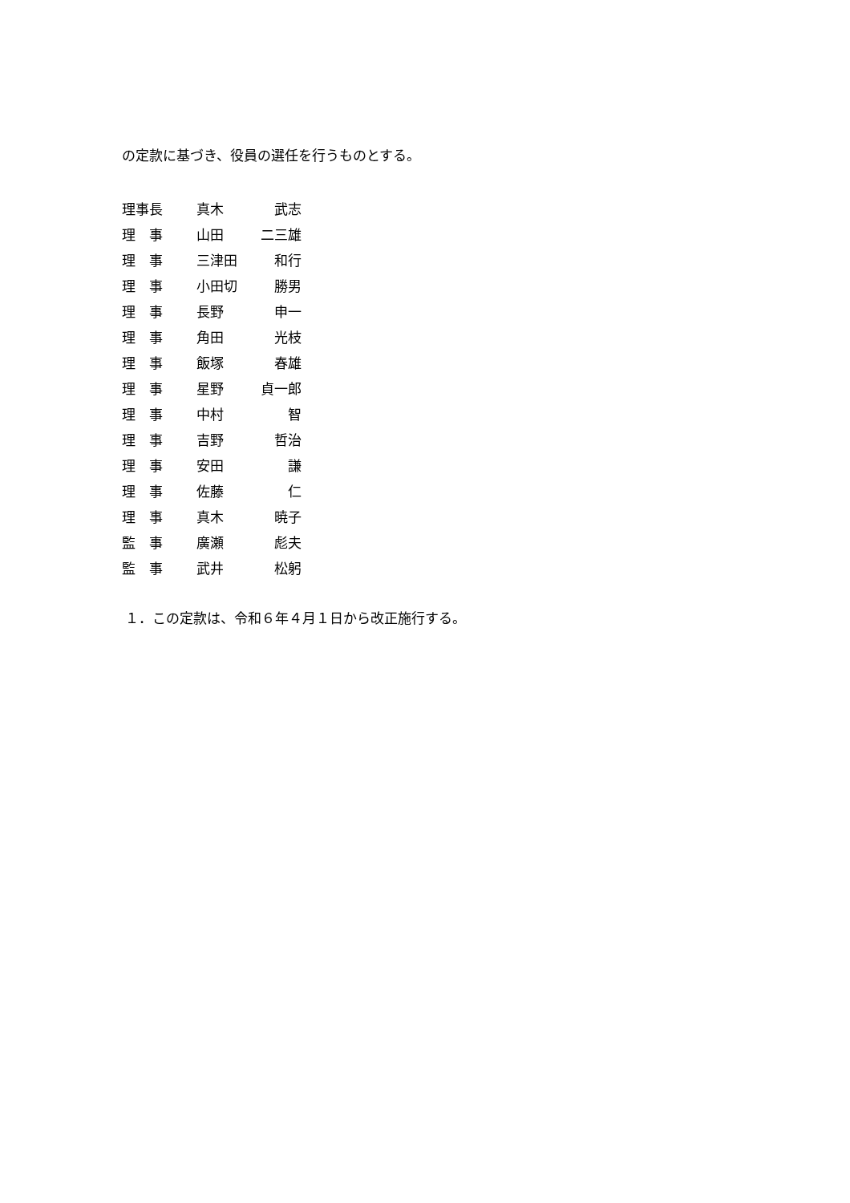の定款に基づき、役員の選任を行うものとする。
| 理事長 | 真木 | 武志 |
| 理 事 | 山田 | 二三雄 |
| 理 事 | 三津田 | 和行 |
| 理 事 | 小田切 | 勝男 |
| 理 事 | 長野 | 申一 |
| 理 事 | 角田 | 光枝 |
| 理 事 | 飯塚 | 春雄 |
| 理 事 | 星野 | 貞一郎 |
| 理 事 | 中村 | 智 |
| 理 事 | 吉野 | 哲治 |
| 理 事 | 安田 | 謙 |
| 理 事 | 佐藤 | 仁 |
| 理 事 | 真木 | 暁子 |
| 監 事 | 廣瀬 | 彪夫 |
| 監 事 | 武井 | 松躬 |
１．この定款は、令和６年４月１日から改正施行する。